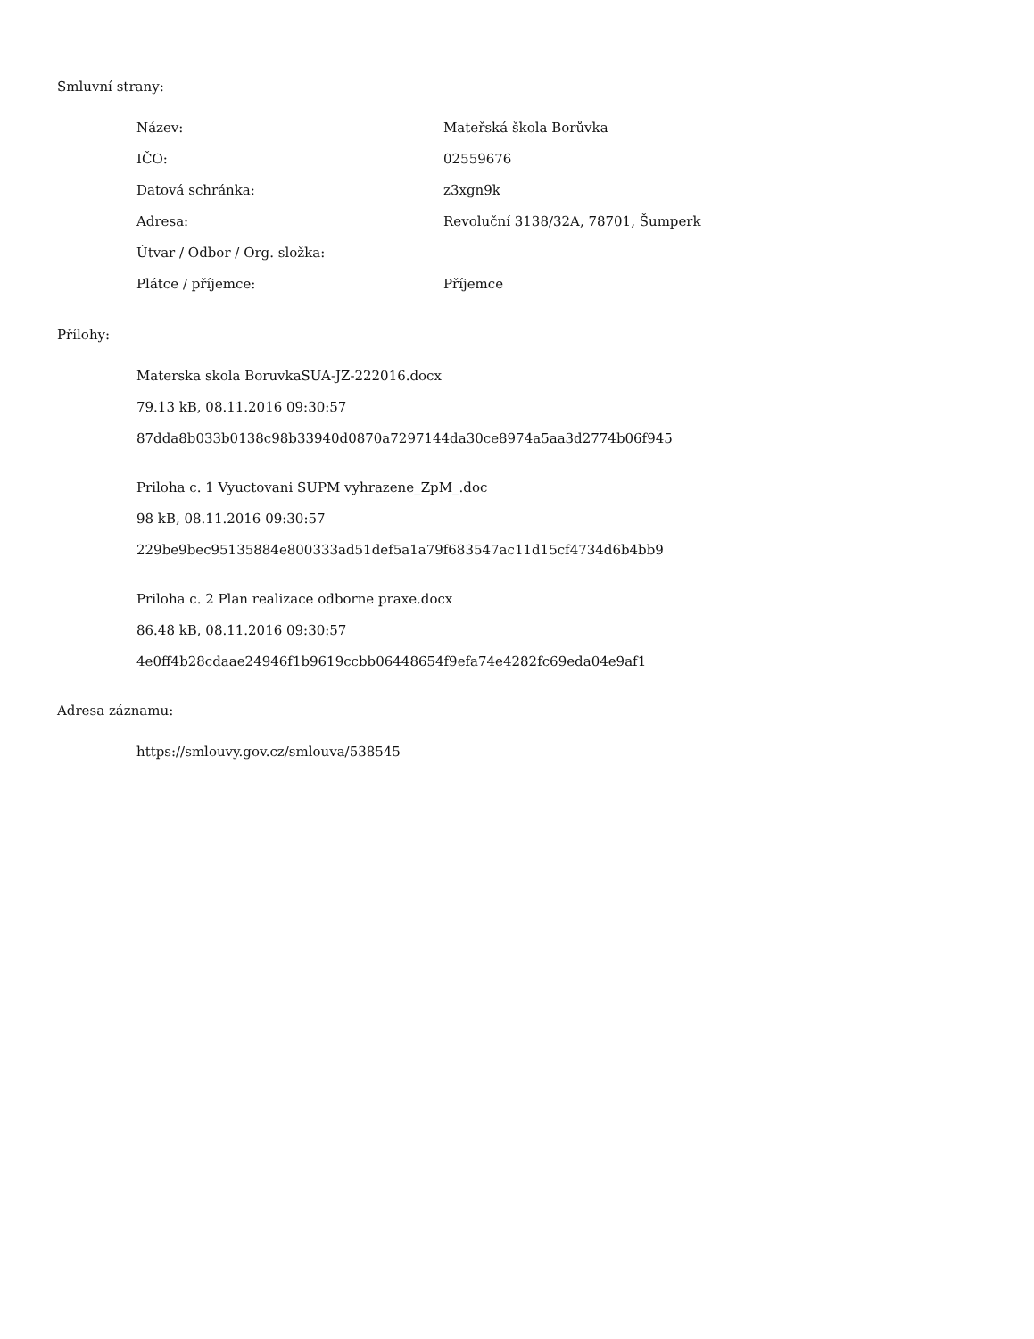Smluvní strany:
| Název: | Mateřská škola Borůvka |
| IČO: | 02559676 |
| Datová schránka: | z3xgn9k |
| Adresa: | Revoluční 3138/32A, 78701, Šumperk |
| Útvar / Odbor / Org. složka: | |
| Plátce / příjemce: | Příjemce |
Přílohy:
Materska skola BoruvkaSUA-JZ-222016.docx
79.13 kB, 08.11.2016 09:30:57
87dda8b033b0138c98b33940d0870a7297144da30ce8974a5aa3d2774b06f945
Priloha c. 1 Vyuctovani SUPM vyhrazene_ZpM_.doc
98 kB, 08.11.2016 09:30:57
229be9bec95135884e800333ad51def5a1a79f683547ac11d15cf4734d6b4bb9
Priloha c. 2 Plan realizace odborne praxe.docx
86.48 kB, 08.11.2016 09:30:57
4e0ff4b28cdaae24946f1b9619ccbb06448654f9efa74e4282fc69eda04e9af1
Adresa záznamu:
https://smlouvy.gov.cz/smlouva/538545